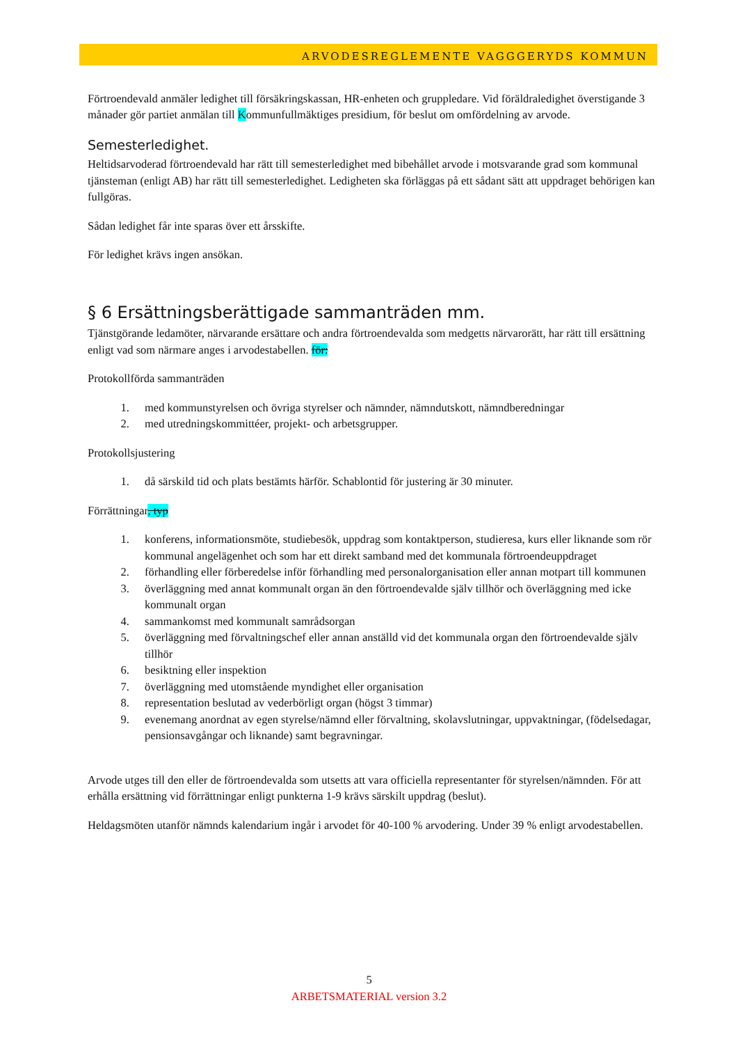ARVODESREGLEMENTE VAGGGERYDS KOMMUN
Förtroendevald anmäler ledighet till försäkringskassan, HR-enheten och gruppledare. Vid föräldraledighet överstigande 3 månader gör partiet anmälan till Kommunfullmäktiges presidium, för beslut om omfördelning av arvode.
Semesterledighet.
Heltidsarvoderad förtroendevald har rätt till semesterledighet med bibehållet arvode i motsvarande grad som kommunal tjänsteman (enligt AB) har rätt till semesterledighet. Ledigheten ska förläggas på ett sådant sätt att uppdraget behörigen kan fullgöras.
Sådan ledighet får inte sparas över ett årsskifte.
För ledighet krävs ingen ansökan.
§ 6 Ersättningsberättigade sammanträden mm.
Tjänstgörande ledamöter, närvarande ersättare och andra förtroendevalda som medgetts närvarorätt, har rätt till ersättning enligt vad som närmare anges i arvodestabellen. för:
Protokollförda sammanträden
1. med kommunstyrelsen och övriga styrelser och nämnder, nämndutskott, nämndberedningar
2. med utredningskommittéer, projekt- och arbetsgrupper.
Protokollsjustering
1. då särskild tid och plats bestämts härför. Schablontid för justering är 30 minuter.
Förrättningar, typ
1. konferens, informationsmöte, studiebesök, uppdrag som kontaktperson, studieresa, kurs eller liknande som rör kommunal angelägenhet och som har ett direkt samband med det kommunala förtroendeuppdraget
2. förhandling eller förberedelse inför förhandling med personalorganisation eller annan motpart till kommunen
3. överläggning med annat kommunalt organ än den förtroendevalde själv tillhör och överläggning med icke kommunalt organ
4. sammankomst med kommunalt samrådsorgan
5. överläggning med förvaltningschef eller annan anställd vid det kommunala organ den förtroendevalde själv tillhör
6. besiktning eller inspektion
7. överläggning med utomstående myndighet eller organisation
8. representation beslutad av vederbörligt organ (högst 3 timmar)
9. evenemang anordnat av egen styrelse/nämnd eller förvaltning, skolavslutningar, uppvaktningar, (födelsedagar, pensionsavgångar och liknande) samt begravningar.
Arvode utges till den eller de förtroendevalda som utsetts att vara officiella representanter för styrelsen/nämnden. För att erhålla ersättning vid förrättningar enligt punkterna 1-9 krävs särskilt uppdrag (beslut).
Heldagsmöten utanför nämnds kalendarium ingår i arvodet för 40-100 % arvodering. Under 39 % enligt arvodestabellen.
5
ARBETSMATERIAL version 3.2